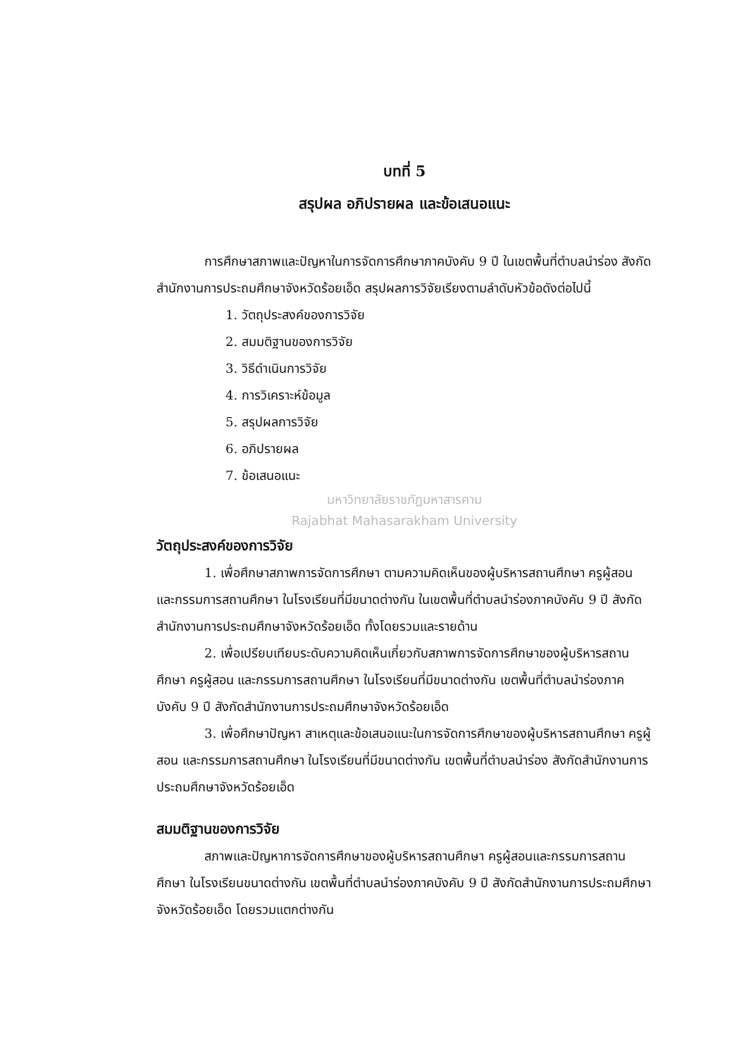บทที่ 5
สรุปผล อภิปรายผล และข้อเสนอแนะ
การศึกษาสภาพและปัญหาในการจัดการศึกษาภาคบังคับ 9 ปี ในเขตพื้นที่ตำบลนำร่อง สังกัดสำนักงานการประถมศึกษาจังหวัดร้อยเอ็ด สรุปผลการวิจัยเรียงตามลำดับหัวข้อดังต่อไปนี้
1. วัตถุประสงค์ของการวิจัย
2. สมมติฐานของการวิจัย
3. วิธีดำเนินการวิจัย
4. การวิเคราะห์ข้อมูล
5. สรุปผลการวิจัย
6. อภิปรายผล
7. ข้อเสนอแนะ
มหาวิทยาลัยราชภัฏมหาสารคาม
Rajabhat Mahasarakham University
วัตถุประสงค์ของการวิจัย
1. เพื่อศึกษาสภาพการจัดการศึกษา ตามความคิดเห็นของผู้บริหารสถานศึกษา ครูผู้สอน และกรรมการสถานศึกษา ในโรงเรียนที่มีขนาดต่างกัน ในเขตพื้นที่ตำบลนำร่องภาคบังคับ 9 ปี สังกัดสำนักงานการประถมศึกษาจังหวัดร้อยเอ็ด ทั้งโดยรวมและรายด้าน
2. เพื่อเปรียบเทียบระดับความคิดเห็นเกี่ยวกับสภาพการจัดการศึกษาของผู้บริหารสถานศึกษา ครูผู้สอน และกรรมการสถานศึกษา ในโรงเรียนที่มีขนาดต่างกัน เขตพื้นที่ตำบลนำร่องภาคบังคับ 9 ปี สังกัดสำนักงานการประถมศึกษาจังหวัดร้อยเอ็ด
3. เพื่อศึกษาปัญหา สาเหตุและข้อเสนอแนะในการจัดการศึกษาของผู้บริหารสถานศึกษา ครูผู้สอน และกรรมการสถานศึกษา ในโรงเรียนที่มีขนาดต่างกัน เขตพื้นที่ตำบลนำร่อง สังกัดสำนักงานการประถมศึกษาจังหวัดร้อยเอ็ด
สมมติฐานของการวิจัย
สภาพและปัญหาการจัดการศึกษาของผู้บริหารสถานศึกษา ครูผู้สอนและกรรมการสถานศึกษา ในโรงเรียนขนาดต่างกัน เขตพื้นที่ตำบลนำร่องภาคบังคับ 9 ปี สังกัดสำนักงานการประถมศึกษาจังหวัดร้อยเอ็ด โดยรวมแตกต่างกัน